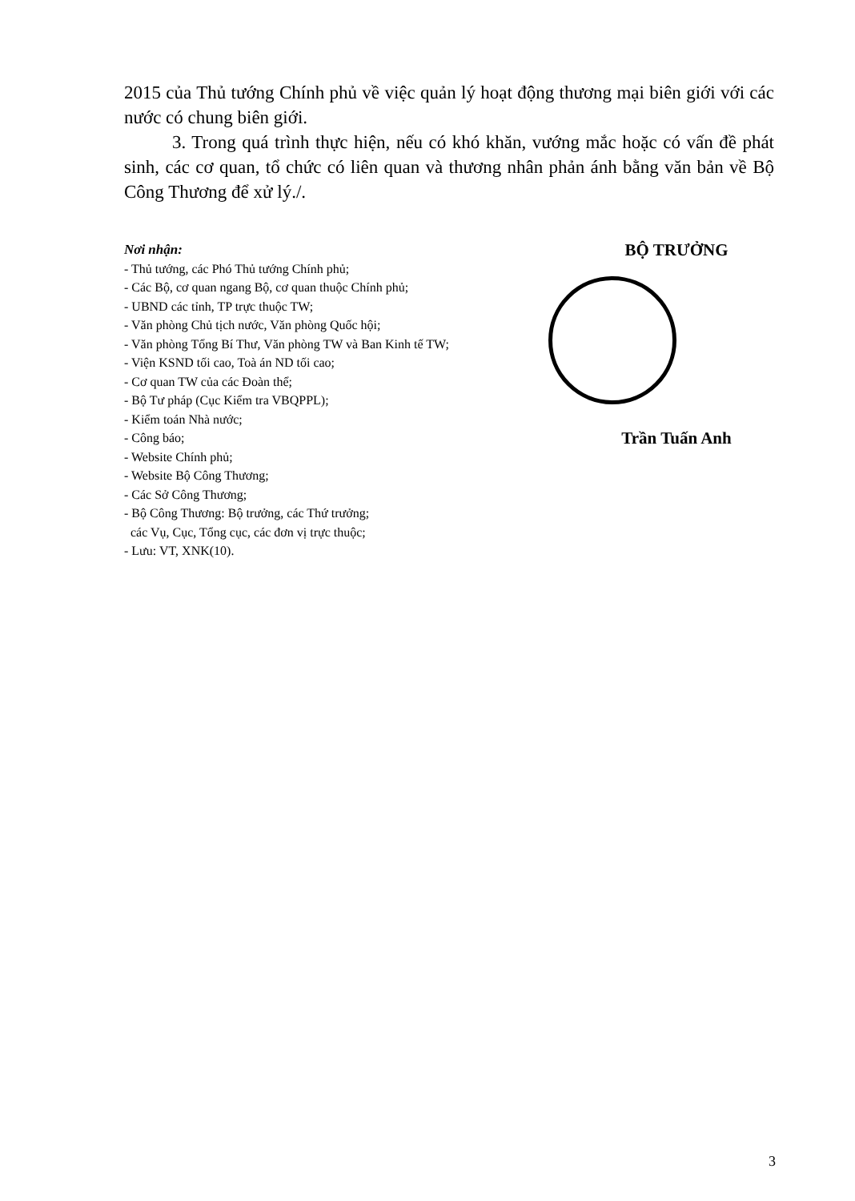2015 của Thủ tướng Chính phủ về việc quản lý hoạt động thương mại biên giới với các nước có chung biên giới.
3. Trong quá trình thực hiện, nếu có khó khăn, vướng mắc hoặc có vấn đề phát sinh, các cơ quan, tổ chức có liên quan và thương nhân phản ánh bằng văn bản về Bộ Công Thương để xử lý./.
Nơi nhận:
- Thủ tướng, các Phó Thủ tướng Chính phủ;
- Các Bộ, cơ quan ngang Bộ, cơ quan thuộc Chính phủ;
- UBND các tỉnh, TP trực thuộc TW;
- Văn phòng Chủ tịch nước, Văn phòng Quốc hội;
- Văn phòng Tổng Bí Thư, Văn phòng TW và Ban Kinh tế TW;
- Viện KSND tối cao, Toà án ND tối cao;
- Cơ quan TW của các Đoàn thể;
- Bộ Tư pháp (Cục Kiểm tra VBQPPL);
- Kiểm toán Nhà nước;
- Công báo;
- Website Chính phủ;
- Website Bộ Công Thương;
- Các Sở Công Thương;
- Bộ Công Thương: Bộ trưởng, các Thứ trưởng;
các Vụ, Cục, Tổng cục, các đơn vị trực thuộc;
- Lưu: VT, XNK(10).
BỘ TRƯỞNG
Trần Tuấn Anh
3